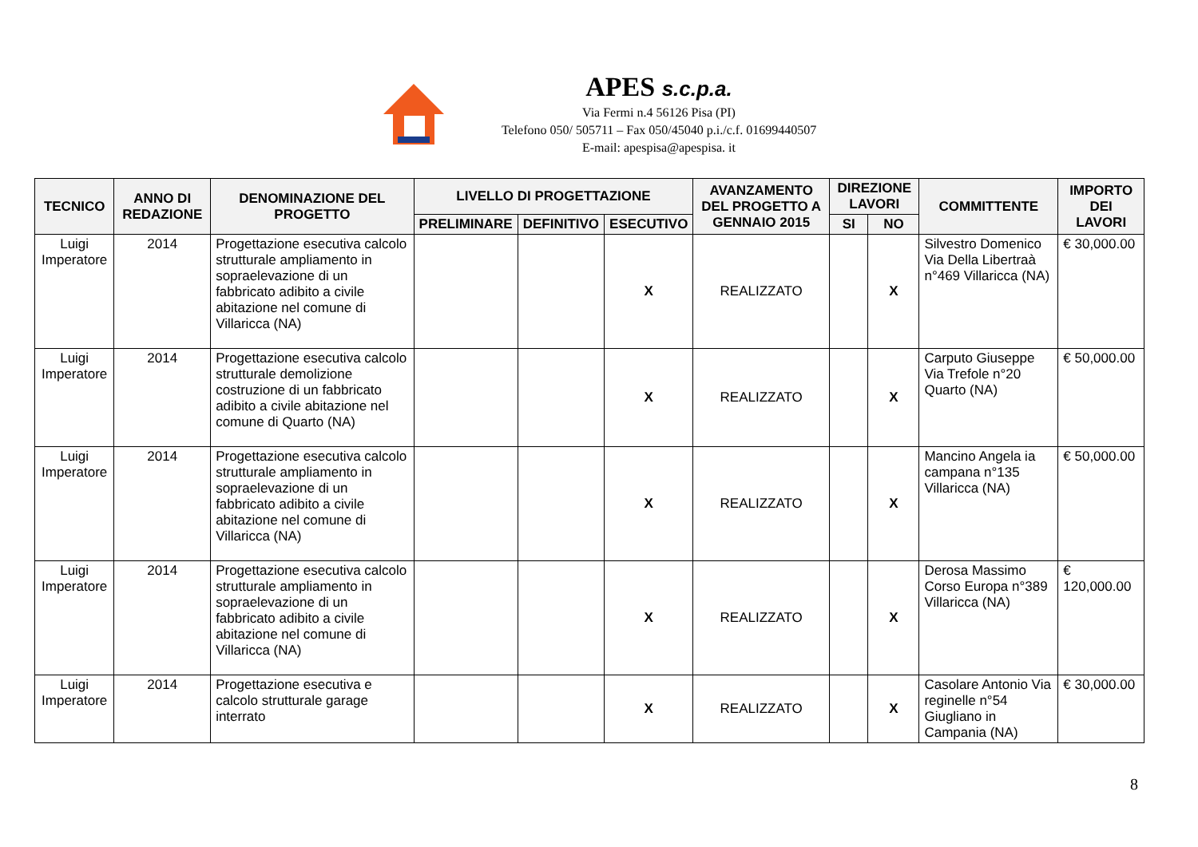APES s.c.p.a.
Via Fermi n.4 56126 Pisa (PI)
Telefono 050/ 505711 – Fax 050/45040 p.i./c.f. 01699440507
E-mail: apespisa@apespisa. it
| TECNICO | ANNO DI REDAZIONE | DENOMINAZIONE DEL PROGETTO | LIVELLO DI PROGETTAZIONE | | | AVANZAMENTO DEL PROGETTO A GENNAIO 2015 | DIREZIONE LAVORI | | COMMITTENTE | IMPORTO DEI LAVORI |
| --- | --- | --- | --- | --- | --- | --- | --- | --- | --- | --- |
| | | | PRELIMINARE | DEFINITIVO | ESECUTIVO | | SI | NO | | |
| Luigi Imperatore | 2014 | Progettazione esecutiva calcolo strutturale ampliamento in sopraelevazione di un fabbricato adibito a civile abitazione nel comune di Villaricca (NA) | | | X | REALIZZATO | | X | Silvestro Domenico Via Della Libertraà n°469 Villaricca (NA) | € 30,000.00 |
| Luigi Imperatore | 2014 | Progettazione esecutiva calcolo strutturale demolizione costruzione di un fabbricato adibito a civile abitazione nel comune di Quarto (NA) | | | X | REALIZZATO | | X | Carputo Giuseppe Via Trefole n°20 Quarto (NA) | € 50,000.00 |
| Luigi Imperatore | 2014 | Progettazione esecutiva calcolo strutturale ampliamento in sopraelevazione di un fabbricato adibito a civile abitazione nel comune di Villaricca (NA) | | | X | REALIZZATO | | X | Mancino Angela ia campana n°135 Villaricca (NA) | € 50,000.00 |
| Luigi Imperatore | 2014 | Progettazione esecutiva calcolo strutturale ampliamento in sopraelevazione di un fabbricato adibito a civile abitazione nel comune di Villaricca (NA) | | | X | REALIZZATO | | X | Derosa Massimo Corso Europa n°389 Villaricca (NA) | € 120,000.00 |
| Luigi Imperatore | 2014 | Progettazione esecutiva e calcolo strutturale garage interrato | | | X | REALIZZATO | | X | Casolare Antonio Via reginelle n°54 Giugliano in Campania (NA) | € 30,000.00 |
8